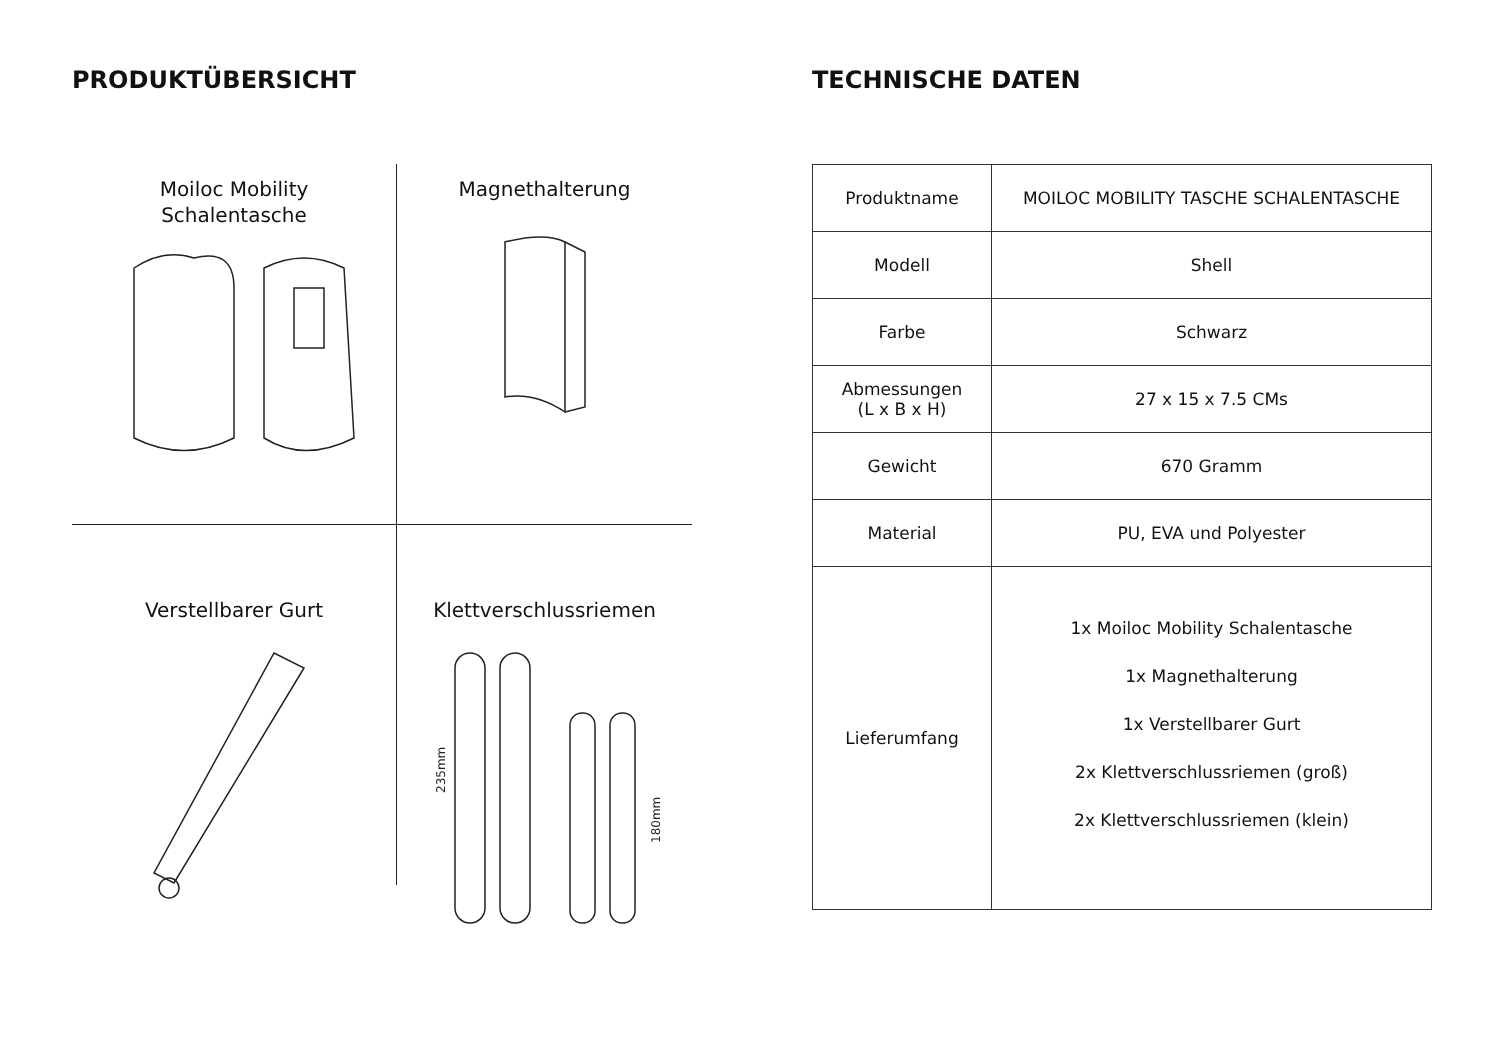PRODUKTÜBERSICHT
Moiloc Mobility
Schalentasche
Magnethalterung
Verstellbarer Gurt
Klettverschlussriemen
235mm
180mm
TECHNISCHE DATEN
| Produktname | MOILOC MOBILITY TASCHE SCHALENTASCHE |
| Modell | Shell |
| Farbe | Schwarz |
| Abmessungen (L x B x H) | 27 x 15 x 7.5 CMs |
| Gewicht | 670 Gramm |
| Material | PU, EVA und Polyester |
| Lieferumfang | 1x Moiloc Mobility Schalentasche 1x Magnethalterung 1x Verstellbarer Gurt 2x Klettverschlussriemen (groß) 2x Klettverschlussriemen (klein) |